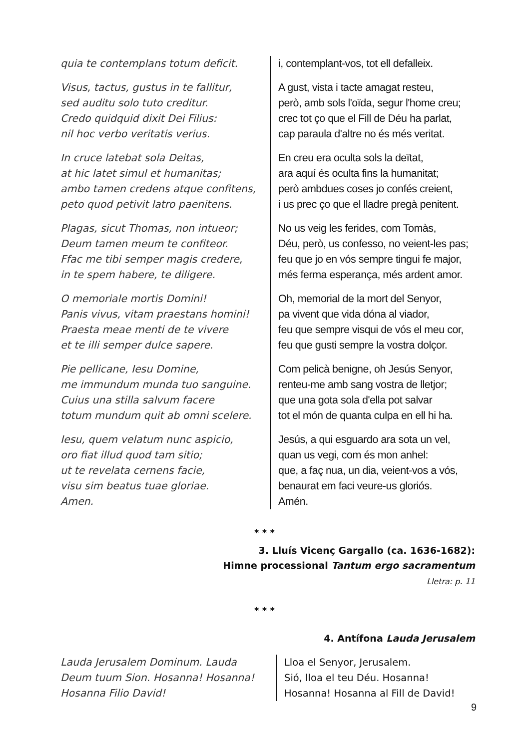quia te contemplans totum deficit.
Visus, tactus, gustus in te fallitur,
sed auditu solo tuto creditur.
Credo quidquid dixit Dei Filius:
nil hoc verbo veritatis verius.
In cruce latebat sola Deitas,
at hic latet simul et humanitas;
ambo tamen credens atque confitens,
peto quod petivit latro paenitens.
Plagas, sicut Thomas, non intueor;
Deum tamen meum te confiteor.
Ffac me tibi semper magis credere,
in te spem habere, te diligere.
O memoriale mortis Domini!
Panis vivus, vitam praestans homini!
Praesta meae menti de te vivere
et te illi semper dulce sapere.
Pie pellicane, Iesu Domine,
me immundum munda tuo sanguine.
Cuius una stilla salvum facere
totum mundum quit ab omni scelere.
Iesu, quem velatum nunc aspicio,
oro fiat illud quod tam sitio;
ut te revelata cernens facie,
visu sim beatus tuae gloriae.
Amen.
i, contemplant-vos, tot ell defalleix.
A gust, vista i tacte amagat resteu,
però, amb sols l'oïda, segur l'home creu;
crec tot ço que el Fill de Déu ha parlat,
cap paraula d'altre no és més veritat.
En creu era oculta sols la deïtat,
ara aquí és oculta fins la humanitat;
però ambdues coses jo confés creient,
i us prec ço que el lladre pregà penitent.
No us veig les ferides, com Tomàs,
Déu, però, us confesso, no veient-les pas;
feu que jo en vós sempre tingui fe major,
més ferma esperança, més ardent amor.
Oh, memorial de la mort del Senyor,
pa vivent que vida dóna al viador,
feu que sempre visqui de vós el meu cor,
feu que gusti sempre la vostra dolçor.
Com pelicà benigne, oh Jesús Senyor,
renteu-me amb sang vostra de lletjor;
que una gota sola d'ella pot salvar
tot el món de quanta culpa en ell hi ha.
Jesús, a qui esguardo ara sota un vel,
quan us vegi, com és mon anhel:
que, a faç nua, un dia, veient-vos a vós,
benaurat em faci veure-us gloriós.
Amén.
* * *
3. Lluís Vicenç Gargallo (ca. 1636-1682):
Himne processional Tantum ergo sacramentum
Lletra: p. 11
* * *
4. Antífona Lauda Jerusalem
Lauda Jerusalem Dominum. Lauda
Deum tuum Sion. Hosanna! Hosanna!
Hosanna Filio David!
Lloa el Senyor, Jerusalem.
Sió, lloa el teu Déu. Hosanna!
Hosanna! Hosanna al Fill de David!
9